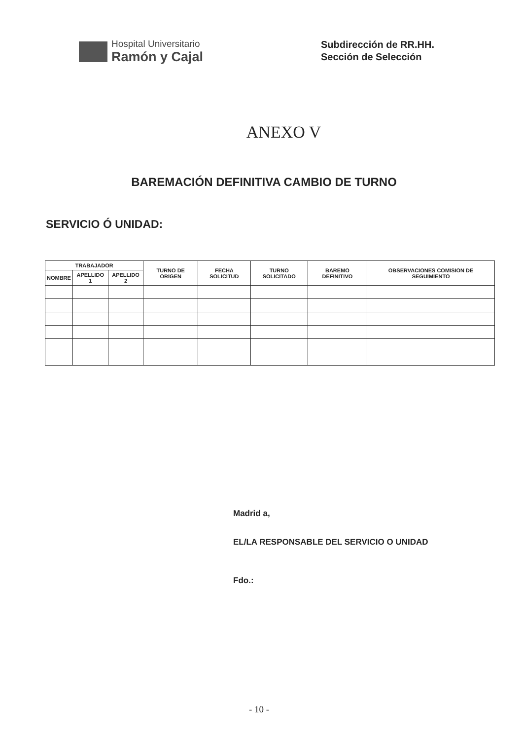Hospital Universitario
Ramón y Cajal
Subdirección de RR.HH.
Sección de Selección
ANEXO V
BAREMACIÓN DEFINITIVA CAMBIO DE TURNO
SERVICIO Ó UNIDAD:
| TRABAJADOR | | | TURNO DE ORIGEN | FECHA SOLICITUD | TURNO SOLICITADO | BAREMO DEFINITIVO | OBSERVACIONES COMISION DE SEGUIMIENTO |
| --- | --- | --- | --- | --- | --- | --- | --- |
| NOMBRE | APELLIDO 1 | APELLIDO 2 | | | | | |
Madrid a,
EL/LA RESPONSABLE DEL SERVICIO O UNIDAD
Fdo.:
- 10 -